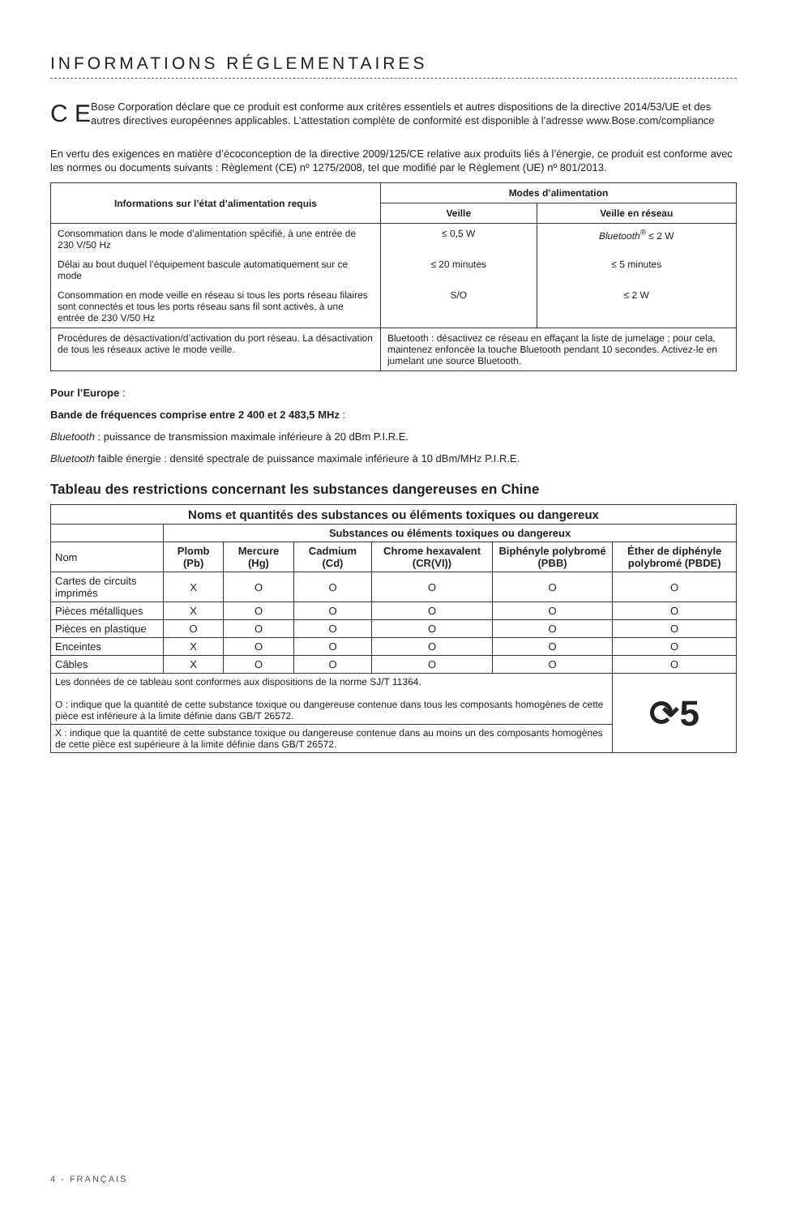INFORMATIONS RÉGLEMENTAIRES
C E
Bose Corporation déclare que ce produit est conforme aux critères essentiels et autres dispositions de la directive 2014/53/UE et des autres directives européennes applicables. L’attestation complète de conformité est disponible à l’adresse www.Bose.com/compliance
En vertu des exigences en matière d’écoconception de la directive 2009/125/CE relative aux produits liés à l’énergie, ce produit est conforme avec les normes ou documents suivants : Règlement (CE) nº 1275/2008, tel que modifié par le Règlement (UE) nº 801/2013.
| Informations sur l’état d’alimentation requis | Modes d’alimentation | |
| --- | --- | --- |
| | Veille | Veille en réseau |
| Consommation dans le mode d’alimentation spécifié, à une entrée de 230 V/50 Hz | ≤ 0,5 W | Bluetooth<sup>®</sup> ≤ 2 W |
| Délai au bout duquel l’équipement bascule automatiquement sur ce mode | ≤ 20 minutes | ≤ 5 minutes |
| Consommation en mode veille en réseau si tous les ports réseau filaires sont connectés et tous les ports réseau sans fil sont activés, à une entrée de 230 V/50 Hz | S/O | ≤ 2 W |
| Procédures de désactivation/d’activation du port réseau. La désactivation de tous les réseaux active le mode veille. | Bluetooth : désactivez ce réseau en effaçant la liste de jumelage ; pour cela, maintenez enfoncée la touche Bluetooth pendant 10 secondes. Activez-le en jumelant une source Bluetooth. | |
Pour l’Europe :
Bande de fréquences comprise entre 2 400 et 2 483,5 MHz :
Bluetooth : puissance de transmission maximale inférieure à 20 dBm P.I.R.E.
Bluetooth faible énergie : densité spectrale de puissance maximale inférieure à 10 dBm/MHz P.I.R.E.
Tableau des restrictions concernant les substances dangereuses en Chine
| Noms et quantités des substances ou éléments toxiques ou dangereux | | | | | | |
| --- | --- | --- | --- | --- | --- | --- |
| | Substances ou éléments toxiques ou dangereux | | | | | |
| Nom | Plomb (Pb) | Mercure (Hg) | Cadmium (Cd) | Chrome hexavalent (CR(VI)) | Biphényle polybromé (PBB) | Éther de diphényle polybromé (PBDE) |
| Cartes de circuits imprimés | X | O | O | O | O | O |
| Pièces métalliques | X | O | O | O | O | O |
| Pièces en plastique | O | O | O | O | O | O |
| Enceintes | X | O | O | O | O | O |
| Câbles | X | O | O | O | O | O |
| Les données de ce tableau sont conformes aux dispositions de la norme SJ/T 11364. O : indique que la quantité de cette substance toxique ou dangereuse contenue dans tous les composants homogènes de cette pièce est inférieure à la limite définie dans GB/T 26572. | | | | | | ⟳5 |
| X : indique que la quantité de cette substance toxique ou dangereuse contenue dans au moins un des composants homogènes de cette pièce est supérieure à la limite définie dans GB/T 26572. | | | | | | |
4 - FRANÇAIS